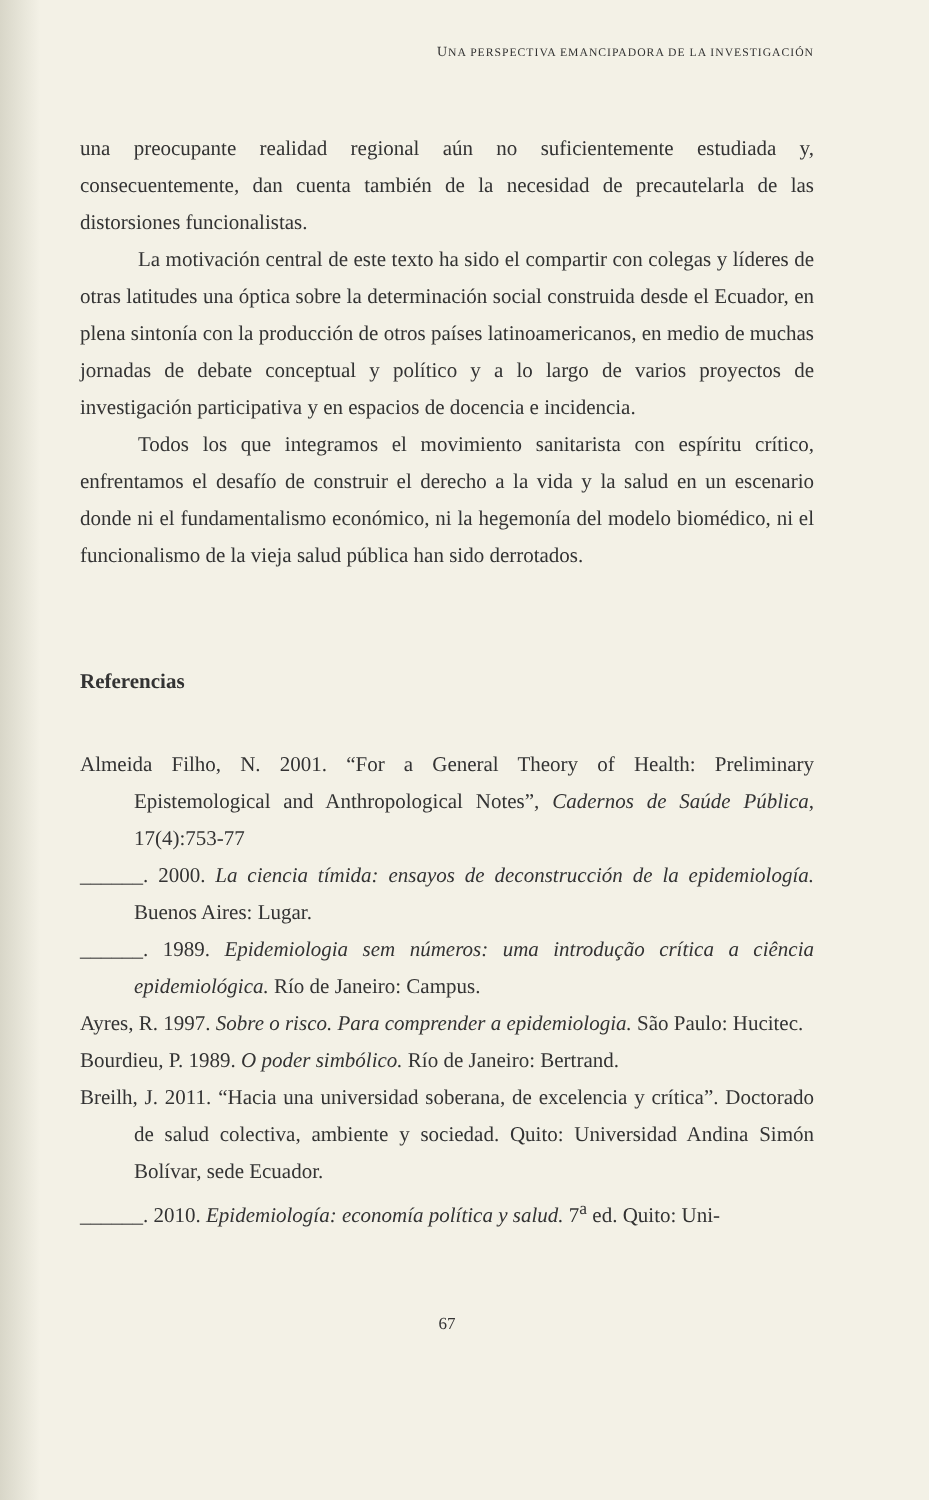UNA PERSPECTIVA EMANCIPADORA DE LA INVESTIGACIÓN
una preocupante realidad regional aún no suficientemente estudiada y, consecuentemente, dan cuenta también de la necesidad de precautelarla de las distorsiones funcionalistas.
La motivación central de este texto ha sido el compartir con colegas y líderes de otras latitudes una óptica sobre la determinación social construida desde el Ecuador, en plena sintonía con la producción de otros países latinoamericanos, en medio de muchas jornadas de debate conceptual y político y a lo largo de varios proyectos de investigación participativa y en espacios de docencia e incidencia.
Todos los que integramos el movimiento sanitarista con espíritu crítico, enfrentamos el desafío de construir el derecho a la vida y la salud en un escenario donde ni el fundamentalismo económico, ni la hegemonía del modelo biomédico, ni el funcionalismo de la vieja salud pública han sido derrotados.
Referencias
Almeida Filho, N. 2001. “For a General Theory of Health: Preliminary Epistemological and Anthropological Notes”, Cadernos de Saúde Pública, 17(4):753-77
______. 2000. La ciencia tímida: ensayos de deconstrucción de la epidemiología. Buenos Aires: Lugar.
______. 1989. Epidemiologia sem números: uma introdução crítica a ciência epidemiológica. Río de Janeiro: Campus.
Ayres, R. 1997. Sobre o risco. Para comprender a epidemiologia. São Paulo: Hucitec.
Bourdieu, P. 1989. O poder simbólico. Río de Janeiro: Bertrand.
Breilh, J. 2011. “Hacia una universidad soberana, de excelencia y crítica”. Doctorado de salud colectiva, ambiente y sociedad. Quito: Universidad Andina Simón Bolívar, sede Ecuador.
______. 2010. Epidemiología: economía política y salud. 7<sup>a</sup> ed. Quito: Uni-
67